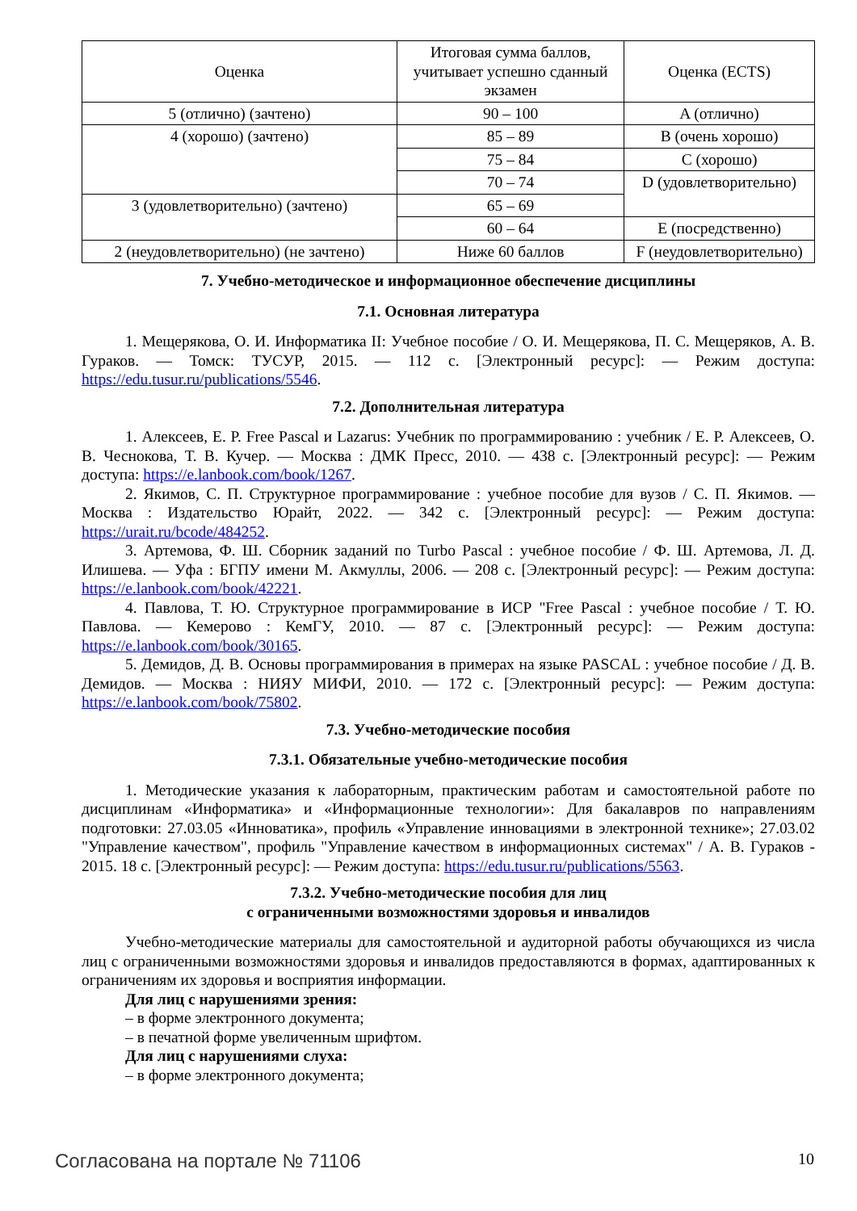| Оценка | Итоговая сумма баллов, учитывает успешно сданный экзамен | Оценка (ECTS) |
| 5 (отлично) (зачтено) | 90 – 100 | A (отлично) |
| 4 (хорошо) (зачтено) | 85 – 89 | B (очень хорошо) |
| | 75 – 84 | C (хорошо) |
| | 70 – 74 | D (удовлетворительно) |
| 3 (удовлетворительно) (зачтено) | 65 – 69 | |
| | 60 – 64 | E (посредственно) |
| 2 (неудовлетворительно) (не зачтено) | Ниже 60 баллов | F (неудовлетворительно) |
7. Учебно-методическое и информационное обеспечение дисциплины
7.1. Основная литература
1. Мещерякова, О. И. Информатика II: Учебное пособие / О. И. Мещерякова, П. С. Мещеряков, А. В. Гураков. — Томск: ТУСУР, 2015. — 112 с. [Электронный ресурс]: — Режим доступа: https://edu.tusur.ru/publications/5546.
7.2. Дополнительная литература
1. Алексеев, Е. Р. Free Pascal и Lazarus: Учебник по программированию : учебник / Е. Р. Алексеев, О. В. Чеснокова, Т. В. Кучер. — Москва : ДМК Пресс, 2010. — 438 с. [Электронный ресурс]: — Режим доступа: https://e.lanbook.com/book/1267.
2. Якимов, С. П. Структурное программирование : учебное пособие для вузов / С. П. Якимов. — Москва : Издательство Юрайт, 2022. — 342 с. [Электронный ресурс]: — Режим доступа: https://urait.ru/bcode/484252.
3. Артемова, Ф. Ш. Сборник заданий по Turbo Pascal : учебное пособие / Ф. Ш. Артемова, Л. Д. Илишева. — Уфа : БГПУ имени М. Акмуллы, 2006. — 208 с. [Электронный ресурс]: — Режим доступа: https://e.lanbook.com/book/42221.
4. Павлова, Т. Ю. Структурное программирование в ИСР "Free Pascal : учебное пособие / Т. Ю. Павлова. — Кемерово : КемГУ, 2010. — 87 с. [Электронный ресурс]: — Режим доступа: https://e.lanbook.com/book/30165.
5. Демидов, Д. В. Основы программирования в примерах на языке PASCAL : учебное пособие / Д. В. Демидов. — Москва : НИЯУ МИФИ, 2010. — 172 с. [Электронный ресурс]: — Режим доступа: https://e.lanbook.com/book/75802.
7.3. Учебно-методические пособия
7.3.1. Обязательные учебно-методические пособия
1. Методические указания к лабораторным, практическим работам и самостоятельной работе по дисциплинам «Информатика» и «Информационные технологии»: Для бакалавров по направлениям подготовки: 27.03.05 «Инноватика», профиль «Управление инновациями в электронной технике»; 27.03.02 "Управление качеством", профиль "Управление качеством в информационных системах" / А. В. Гураков - 2015. 18 с. [Электронный ресурс]: — Режим доступа: https://edu.tusur.ru/publications/5563.
7.3.2. Учебно-методические пособия для лиц
с ограниченными возможностями здоровья и инвалидов
Учебно-методические материалы для самостоятельной и аудиторной работы обучающихся из числа лиц с ограниченными возможностями здоровья и инвалидов предоставляются в формах, адаптированных к ограничениям их здоровья и восприятия информации.
Для лиц с нарушениями зрения:
– в форме электронного документа;
– в печатной форме увеличенным шрифтом.
Для лиц с нарушениями слуха:
– в форме электронного документа;
Согласована на портале № 71106 10